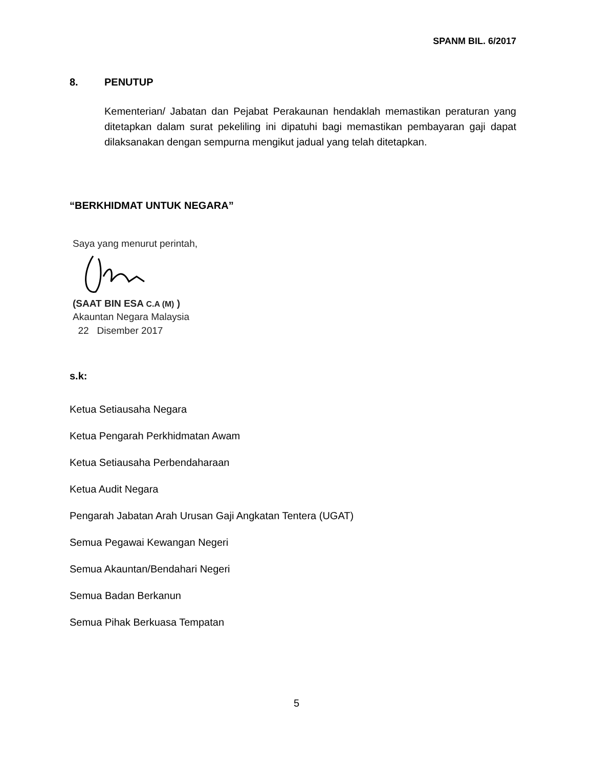SPANM BIL. 6/2017
8. PENUTUP
Kementerian/ Jabatan dan Pejabat Perakaunan hendaklah memastikan peraturan yang ditetapkan dalam surat pekeliling ini dipatuhi bagi memastikan pembayaran gaji dapat dilaksanakan dengan sempurna mengikut jadual yang telah ditetapkan.
“BERKHIDMAT UNTUK NEGARA”
Saya yang menurut perintah,
(SAAT BIN ESA C.A (M) )
Akauntan Negara Malaysia
22 Disember 2017
s.k:
Ketua Setiausaha Negara
Ketua Pengarah Perkhidmatan Awam
Ketua Setiausaha Perbendaharaan
Ketua Audit Negara
Pengarah Jabatan Arah Urusan Gaji Angkatan Tentera (UGAT)
Semua Pegawai Kewangan Negeri
Semua Akauntan/Bendahari Negeri
Semua Badan Berkanun
Semua Pihak Berkuasa Tempatan
5